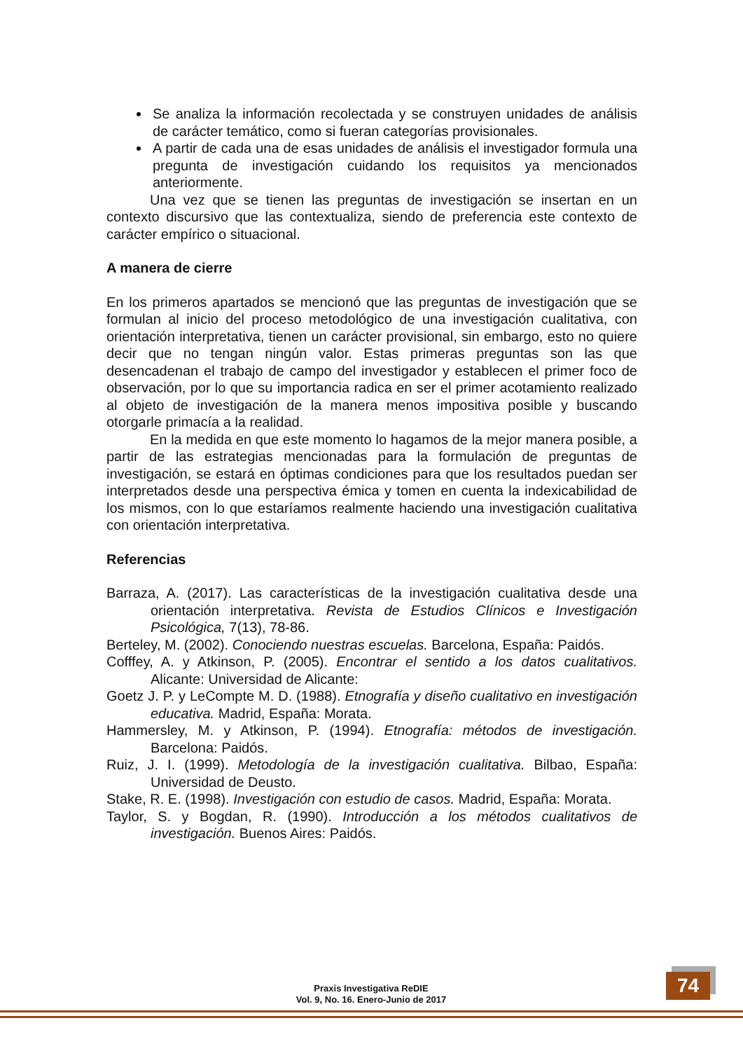Se analiza la información recolectada y se construyen unidades de análisis de carácter temático, como si fueran categorías provisionales.
A partir de cada una de esas unidades de análisis el investigador formula una pregunta de investigación cuidando los requisitos ya mencionados anteriormente.
Una vez que se tienen las preguntas de investigación se insertan en un contexto discursivo que las contextualiza, siendo de preferencia este contexto de carácter empírico o situacional.
A manera de cierre
En los primeros apartados se mencionó que las preguntas de investigación que se formulan al inicio del proceso metodológico de una investigación cualitativa, con orientación interpretativa, tienen un carácter provisional, sin embargo, esto no quiere decir que no tengan ningún valor. Estas primeras preguntas son las que desencadenan el trabajo de campo del investigador y establecen el primer foco de observación, por lo que su importancia radica en ser el primer acotamiento realizado al objeto de investigación de la manera menos impositiva posible y buscando otorgarle primacía a la realidad.
En la medida en que este momento lo hagamos de la mejor manera posible, a partir de las estrategias mencionadas para la formulación de preguntas de investigación, se estará en óptimas condiciones para que los resultados puedan ser interpretados desde una perspectiva émica y tomen en cuenta la indexicabilidad de los mismos, con lo que estaríamos realmente haciendo una investigación cualitativa con orientación interpretativa.
Referencias
Barraza, A. (2017). Las características de la investigación cualitativa desde una orientación interpretativa. Revista de Estudios Clínicos e Investigación Psicológica, 7(13), 78-86.
Berteley, M. (2002). Conociendo nuestras escuelas. Barcelona, España: Paidós.
Cofffey, A. y Atkinson, P. (2005). Encontrar el sentido a los datos cualitativos. Alicante: Universidad de Alicante:
Goetz J. P. y LeCompte M. D. (1988). Etnografía y diseño cualitativo en investigación educativa. Madrid, España: Morata.
Hammersley, M. y Atkinson, P. (1994). Etnografía: métodos de investigación. Barcelona: Paidós.
Ruiz, J. I. (1999). Metodología de la investigación cualitativa. Bilbao, España: Universidad de Deusto.
Stake, R. E. (1998). Investigación con estudio de casos. Madrid, España: Morata.
Taylor, S. y Bogdan, R. (1990). Introducción a los métodos cualitativos de investigación. Buenos Aires: Paidós.
Praxis Investigativa ReDIE
Vol. 9, No. 16. Enero-Junio de 2017
74